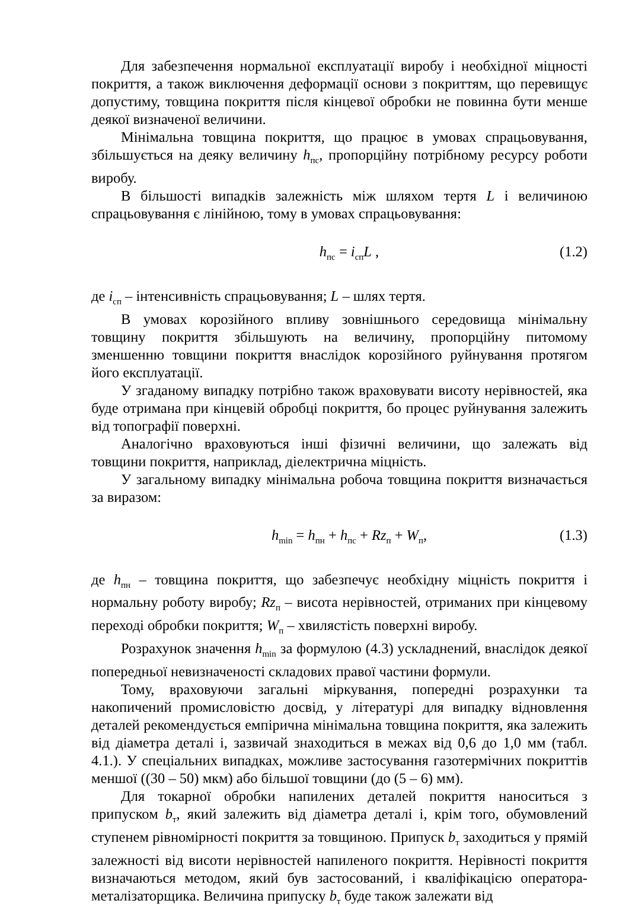Для забезпечення нормальної експлуатації виробу і необхідної міцності покриття, а також виключення деформації основи з покриттям, що перевищує допустиму, товщина покриття після кінцевої обробки не повинна бути менше деякої визначеної величини.
Мінімальна товщина покриття, що працює в умовах спрацьовування, збільшується на деяку величину h<sub>пс</sub>, пропорційну потрібному ресурсу роботи виробу.
В більшості випадків залежність між шляхом тертя L і величиною спрацьовування є лінійною, тому в умовах спрацьовування:
h<sub>пс</sub> = i<sub>сп</sub>L , (1.2)
де i<sub>сп</sub> – інтенсивність спрацьовування; L – шлях тертя.
В умовах корозійного впливу зовнішнього середовища мінімальну товщину покриття збільшують на величину, пропорційну питомому зменшенню товщини покриття внаслідок корозійного руйнування протягом його експлуатації.
У згаданому випадку потрібно також враховувати висоту нерівностей, яка буде отримана при кінцевій обробці покриття, бо процес руйнування залежить від топографії поверхні.
Аналогічно враховуються інші фізичні величини, що залежать від товщини покриття, наприклад, діелектрична міцність.
У загальному випадку мінімальна робоча товщина покриття визначається за виразом:
h<sub>min</sub> = h<sub>пн</sub> + h<sub>пс</sub> + Rz<sub>п</sub> + W<sub>п</sub>, (1.3)
де h<sub>пн</sub> – товщина покриття, що забезпечує необхідну міцність покриття і нормальну роботу виробу; Rz<sub>п</sub> – висота нерівностей, отриманих при кінцевому переході обробки покриття; W<sub>п</sub> – хвилястість поверхні виробу.
Розрахунок значення h<sub>min</sub> за формулою (4.3) ускладнений, внаслідок деякої попередньої невизначеності складових правої частини формули.
Тому, враховуючи загальні міркування, попередні розрахунки та накопичений промисловістю досвід, у літературі для випадку відновлення деталей рекомендується емпірична мінімальна товщина покриття, яка залежить від діаметра деталі і, зазвичай знаходиться в межах від 0,6 до 1,0 мм (табл. 4.1.). У спеціальних випадках, можливе застосування газотермічних покриттів меншої ((30 – 50) мкм) або більшої товщини (до (5 – 6) мм).
Для токарної обробки напилених деталей покриття наноситься з припуском b<sub>т</sub>, який залежить від діаметра деталі і, крім того, обумовлений ступенем рівномірності покриття за товщиною. Припуск b<sub>т</sub> заходиться у прямій залежності від висоти нерівностей напиленого покриття. Нерівності покриття визначаються методом, який був застосований, і кваліфікацією оператора-металізаторщика. Величина припуску b<sub>т</sub> буде також залежати від